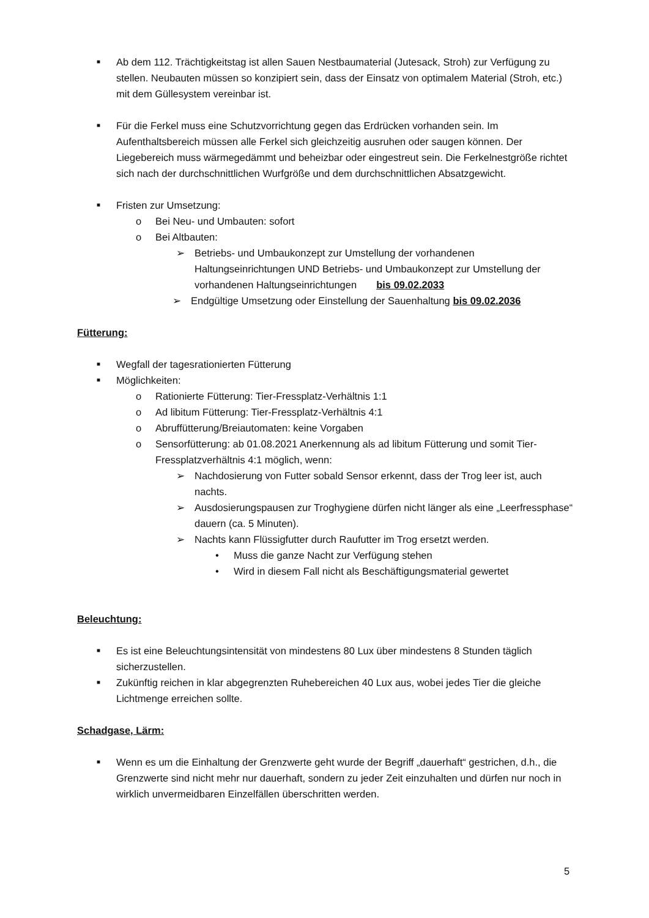■ Ab dem 112. Trächtigkeitstag ist allen Sauen Nestbaumaterial (Jutesack, Stroh) zur Verfügung zu stellen. Neubauten müssen so konzipiert sein, dass der Einsatz von optimalem Material (Stroh, etc.) mit dem Güllesystem vereinbar ist.
■ Für die Ferkel muss eine Schutzvorrichtung gegen das Erdrücken vorhanden sein. Im Aufenthaltsbereich müssen alle Ferkel sich gleichzeitig ausruhen oder saugen können. Der Liegebereich muss wärmegedämmt und beheizbar oder eingestreut sein. Die Ferkelnestgröße richtet sich nach der durchschnittlichen Wurfgröße und dem durchschnittlichen Absatzgewicht.
■ Fristen zur Umsetzung:
o Bei Neu- und Umbauten: sofort
o Bei Altbauten:
➢ Betriebs- und Umbaukonzept zur Umstellung der vorhandenen Haltungseinrichtungen UND Betriebs- und Umbaukonzept zur Umstellung der vorhandenen Haltungseinrichtungen bis 09.02.2033
➢ Endgültige Umsetzung oder Einstellung der Sauenhaltung bis 09.02.2036
Fütterung:
■ Wegfall der tagesrationierten Fütterung
■ Möglichkeiten:
o Rationierte Fütterung: Tier-Fressplatz-Verhältnis 1:1
o Ad libitum Fütterung: Tier-Fressplatz-Verhältnis 4:1
o Abruffütterung/Breiautomaten: keine Vorgaben
o Sensorfütterung: ab 01.08.2021 Anerkennung als ad libitum Fütterung und somit Tier-Fressplatzverhältnis 4:1 möglich, wenn:
➢ Nachdosierung von Futter sobald Sensor erkennt, dass der Trog leer ist, auch nachts.
➢ Ausdosierungspausen zur Troghygiene dürfen nicht länger als eine „Leerfressphase“ dauern (ca. 5 Minuten).
➢ Nachts kann Flüssigfutter durch Raufutter im Trog ersetzt werden.
• Muss die ganze Nacht zur Verfügung stehen
• Wird in diesem Fall nicht als Beschäftigungsmaterial gewertet
Beleuchtung:
■ Es ist eine Beleuchtungsintensität von mindestens 80 Lux über mindestens 8 Stunden täglich sicherzustellen.
■ Zukünftig reichen in klar abgegrenzten Ruhebereichen 40 Lux aus, wobei jedes Tier die gleiche Lichtmenge erreichen sollte.
Schadgase, Lärm:
■ Wenn es um die Einhaltung der Grenzwerte geht wurde der Begriff „dauerhaft“ gestrichen, d.h., die Grenzwerte sind nicht mehr nur dauerhaft, sondern zu jeder Zeit einzuhalten und dürfen nur noch in wirklich unvermeidbaren Einzelfällen überschritten werden.
5